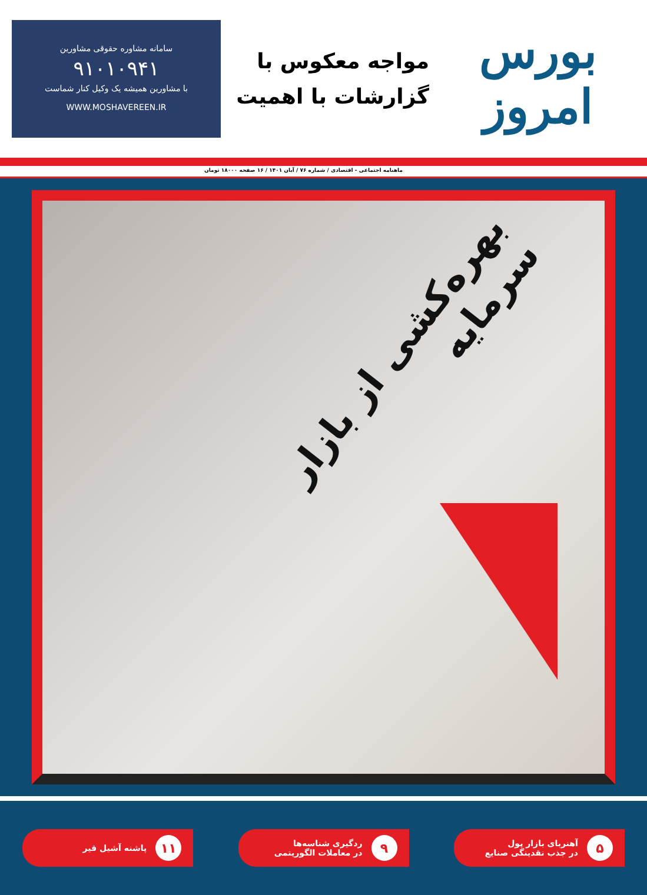بورس امروز
مواجه معکوس با
گزارشات با اهمیت
سامانه مشاوره حقوقی مشاورین
۹۱۰۱۰۹۴۱
با مشاورین همیشه یک وکیل کنار شماست
WWW.MOSHAVEREEN.IR
ماهنامه اجتماعی - اقتصادی / شماره ۷۶ / آبان ۱۴۰۱ / ۱۶ صفحه ۱۸۰۰۰ تومان
بهره‌کشی از بازار سرمایه
۵ آهنربای بازار پول
در جذب نقدینگی صنایع
۹ ردگیری شناسه‌ها
در معاملات الگوریتمی
۱۱ پاشنه آشیل قیر